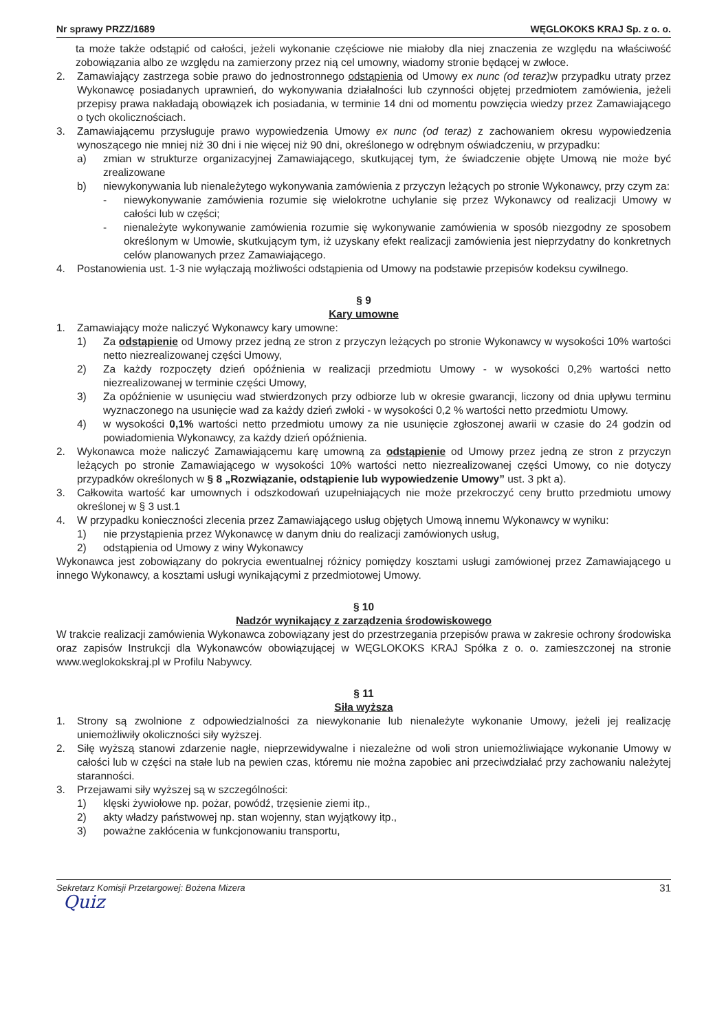Nr sprawy PRZZ/1689 WĘGLOKOKS KRAJ Sp. z o. o.
ta może także odstąpić od całości, jeżeli wykonanie częściowe nie miałoby dla niej znaczenia ze względu na właściwość zobowiązania albo ze względu na zamierzony przez nią cel umowny, wiadomy stronie będącej w zwłoce.
2. Zamawiający zastrzega sobie prawo do jednostronnego odstąpienia od Umowy ex nunc (od teraz) w przypadku utraty przez Wykonawcę posiadanych uprawnień, do wykonywania działalności lub czynności objętej przedmiotem zamówienia, jeżeli przepisy prawa nakładają obowiązek ich posiadania, w terminie 14 dni od momentu powzięcia wiedzy przez Zamawiającego o tych okolicznościach.
3. Zamawiającemu przysługuje prawo wypowiedzenia Umowy ex nunc (od teraz) z zachowaniem okresu wypowiedzenia wynoszącego nie mniej niż 30 dni i nie więcej niż 90 dni, określonego w odrębnym oświadczeniu, w przypadku:
a) zmian w strukturze organizacyjnej Zamawiającego, skutkującej tym, że świadczenie objęte Umową nie może być zrealizowane
b) niewykonywania lub nienależytego wykonywania zamówienia z przyczyn leżących po stronie Wykonawcy, przy czym za:
- niewykonywanie zamówienia rozumie się wielokrotne uchylanie się przez Wykonawcy od realizacji Umowy w całości lub w części;
- nienależyte wykonywanie zamówienia rozumie się wykonywanie zamówienia w sposób niezgodny ze sposobem określonym w Umowie, skutkującym tym, iż uzyskany efekt realizacji zamówienia jest nieprzydatny do konkretnych celów planowanych przez Zamawiającego.
4. Postanowienia ust. 1-3 nie wyłączają możliwości odstąpienia od Umowy na podstawie przepisów kodeksu cywilnego.
§ 9
Kary umowne
1. Zamawiający może naliczyć Wykonawcy kary umowne:
1) Za odstąpienie od Umowy przez jedną ze stron z przyczyn leżących po stronie Wykonawcy w wysokości 10% wartości netto niezrealizowanej części Umowy,
2) Za każdy rozpoczęty dzień opóźnienia w realizacji przedmiotu Umowy - w wysokości 0,2% wartości netto niezrealizowanej w terminie części Umowy,
3) Za opóźnienie w usunięciu wad stwierdzonych przy odbiorze lub w okresie gwarancji, liczony od dnia upływu terminu wyznaczonego na usunięcie wad za każdy dzień zwłoki - w wysokości 0,2 % wartości netto przedmiotu Umowy.
4) w wysokości 0,1% wartości netto przedmiotu umowy za nie usunięcie zgłoszonej awarii w czasie do 24 godzin od powiadomienia Wykonawcy, za każdy dzień opóźnienia.
2. Wykonawca może naliczyć Zamawiającemu karę umowną za odstąpienie od Umowy przez jedną ze stron z przyczyn leżących po stronie Zamawiającego w wysokości 10% wartości netto niezrealizowanej części Umowy, co nie dotyczy przypadków określonych w § 8 „Rozwiązanie, odstąpienie lub wypowiedzenie Umowy” ust. 3 pkt a).
3. Całkowita wartość kar umownych i odszkodowań uzupełniających nie może przekroczyć ceny brutto przedmiotu umowy określonej w § 3 ust.1
4. W przypadku konieczności zlecenia przez Zamawiającego usług objętych Umową innemu Wykonawcy w wyniku:
1) nie przystąpienia przez Wykonawcę w danym dniu do realizacji zamówionych usług,
2) odstąpienia od Umowy z winy Wykonawcy
Wykonawca jest zobowiązany do pokrycia ewentualnej różnicy pomiędzy kosztami usługi zamówionej przez Zamawiającego u innego Wykonawcy, a kosztami usługi wynikającymi z przedmiotowej Umowy.
§ 10
Nadzór wynikający z zarządzenia środowiskowego
W trakcie realizacji zamówienia Wykonawca zobowiązany jest do przestrzegania przepisów prawa w zakresie ochrony środowiska oraz zapisów Instrukcji dla Wykonawców obowiązującej w WĘGLOKOKS KRAJ Spółka z o. o. zamieszczonej na stronie www.weglokokskraj.pl w Profilu Nabywcy.
§ 11
Siła wyższa
1. Strony są zwolnione z odpowiedzialności za niewykonanie lub nienależyte wykonanie Umowy, jeżeli jej realizację uniemożliwiły okoliczności siły wyższej.
2. Siłę wyższą stanowi zdarzenie nagłe, nieprzewidywalne i niezależne od woli stron uniemożliwiające wykonanie Umowy w całości lub w części na stałe lub na pewien czas, któremu nie można zapobiec ani przeciwdziałać przy zachowaniu należytej staranności.
3. Przejawami siły wyższej są w szczególności:
1) klęski żywiołowe np. pożar, powódź, trzęsienie ziemi itp.,
2) akty władzy państwowej np. stan wojenny, stan wyjątkowy itp.,
3) poważne zakłócenia w funkcjonowaniu transportu,
Sekretarz Komisji Przetargowej: Bożena Mizera 31
Quiz